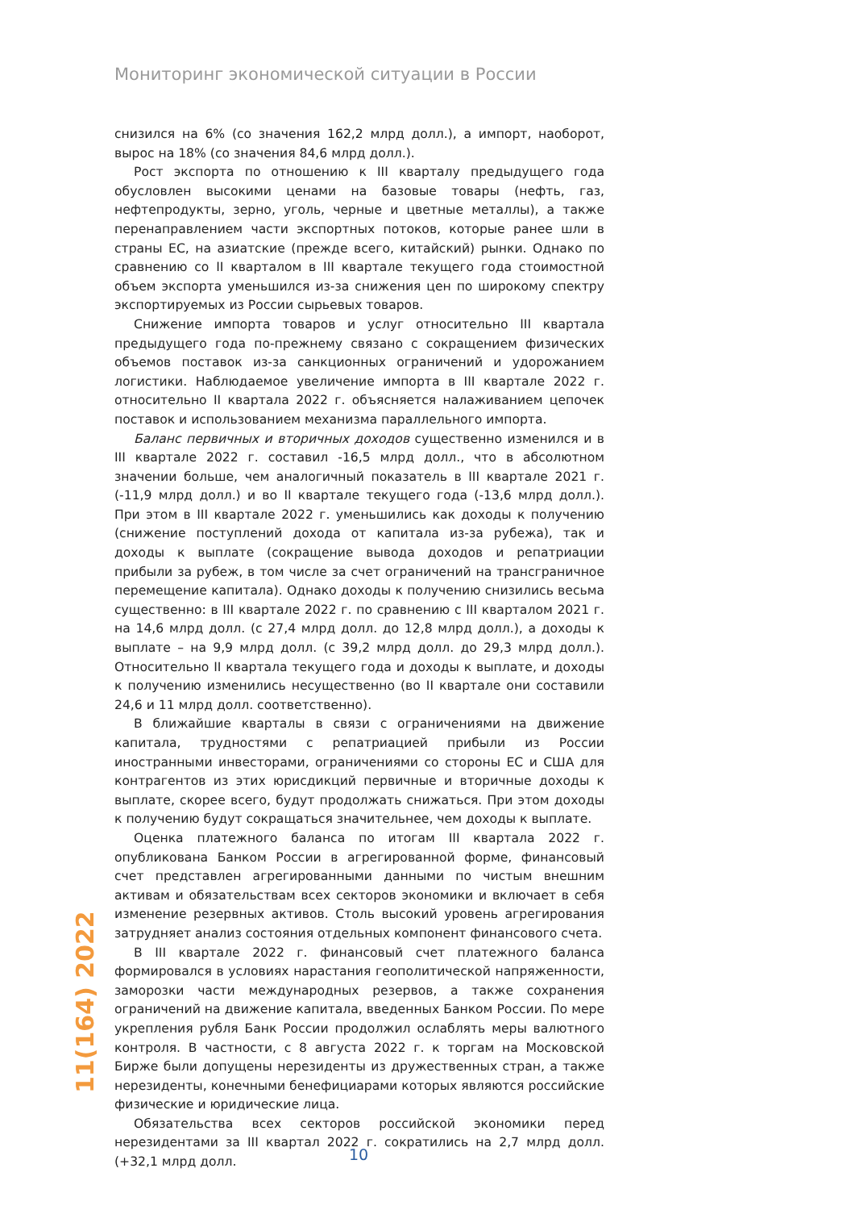Мониторинг экономической ситуации в России
снизился на 6% (со значения 162,2 млрд долл.), а импорт, наоборот, вырос на 18% (со значения 84,6 млрд долл.).
Рост экспорта по отношению к III кварталу предыдущего года обусловлен высокими ценами на базовые товары (нефть, газ, нефтепродукты, зерно, уголь, черные и цветные металлы), а также перенаправлением части экспортных потоков, которые ранее шли в страны ЕС, на азиатские (прежде всего, китайский) рынки. Однако по сравнению со II кварталом в III квартале текущего года стоимостной объем экспорта уменьшился из-за снижения цен по широкому спектру экспортируемых из России сырьевых товаров.
Снижение импорта товаров и услуг относительно III квартала предыдущего года по-прежнему связано с сокращением физических объемов поставок из-за санкционных ограничений и удорожанием логистики. Наблюдаемое увеличение импорта в III квартале 2022 г. относительно II квартала 2022 г. объясняется налаживанием цепочек поставок и использованием механизма параллельного импорта.
Баланс первичных и вторичных доходов существенно изменился и в III квартале 2022 г. составил -16,5 млрд долл., что в абсолютном значении больше, чем аналогичный показатель в III квартале 2021 г. (-11,9 млрд долл.) и во II квартале текущего года (-13,6 млрд долл.). При этом в III квартале 2022 г. уменьшились как доходы к получению (снижение поступлений дохода от капитала из-за рубежа), так и доходы к выплате (сокращение вывода доходов и репатриации прибыли за рубеж, в том числе за счет ограничений на трансграничное перемещение капитала). Однако доходы к получению снизились весьма существенно: в III квартале 2022 г. по сравнению с III кварталом 2021 г. на 14,6 млрд долл. (с 27,4 млрд долл. до 12,8 млрд долл.), а доходы к выплате – на 9,9 млрд долл. (с 39,2 млрд долл. до 29,3 млрд долл.). Относительно II квартала текущего года и доходы к выплате, и доходы к получению изменились несущественно (во II квартале они составили 24,6 и 11 млрд долл. соответственно).
В ближайшие кварталы в связи с ограничениями на движение капитала, трудностями с репатриацией прибыли из России иностранными инвесторами, ограничениями со стороны ЕС и США для контрагентов из этих юрисдикций первичные и вторичные доходы к выплате, скорее всего, будут продолжать снижаться. При этом доходы к получению будут сокращаться значительнее, чем доходы к выплате.
Оценка платежного баланса по итогам III квартала 2022 г. опубликована Банком России в агрегированной форме, финансовый счет представлен агрегированными данными по чистым внешним активам и обязательствам всех секторов экономики и включает в себя изменение резервных активов. Столь высокий уровень агрегирования затрудняет анализ состояния отдельных компонент финансового счета.
В III квартале 2022 г. финансовый счет платежного баланса формировался в условиях нарастания геополитической напряженности, заморозки части международных резервов, а также сохранения ограничений на движение капитала, введенных Банком России. По мере укрепления рубля Банк России продолжил ослаблять меры валютного контроля. В частности, с 8 августа 2022 г. к торгам на Московской Бирже были допущены нерезиденты из дружественных стран, а также нерезиденты, конечными бенефициарами которых являются российские физические и юридические лица.
Обязательства всех секторов российской экономики перед нерезидентами за III квартал 2022 г. сократились на 2,7 млрд долл. (+32,1 млрд долл.
11(164) 2022
10